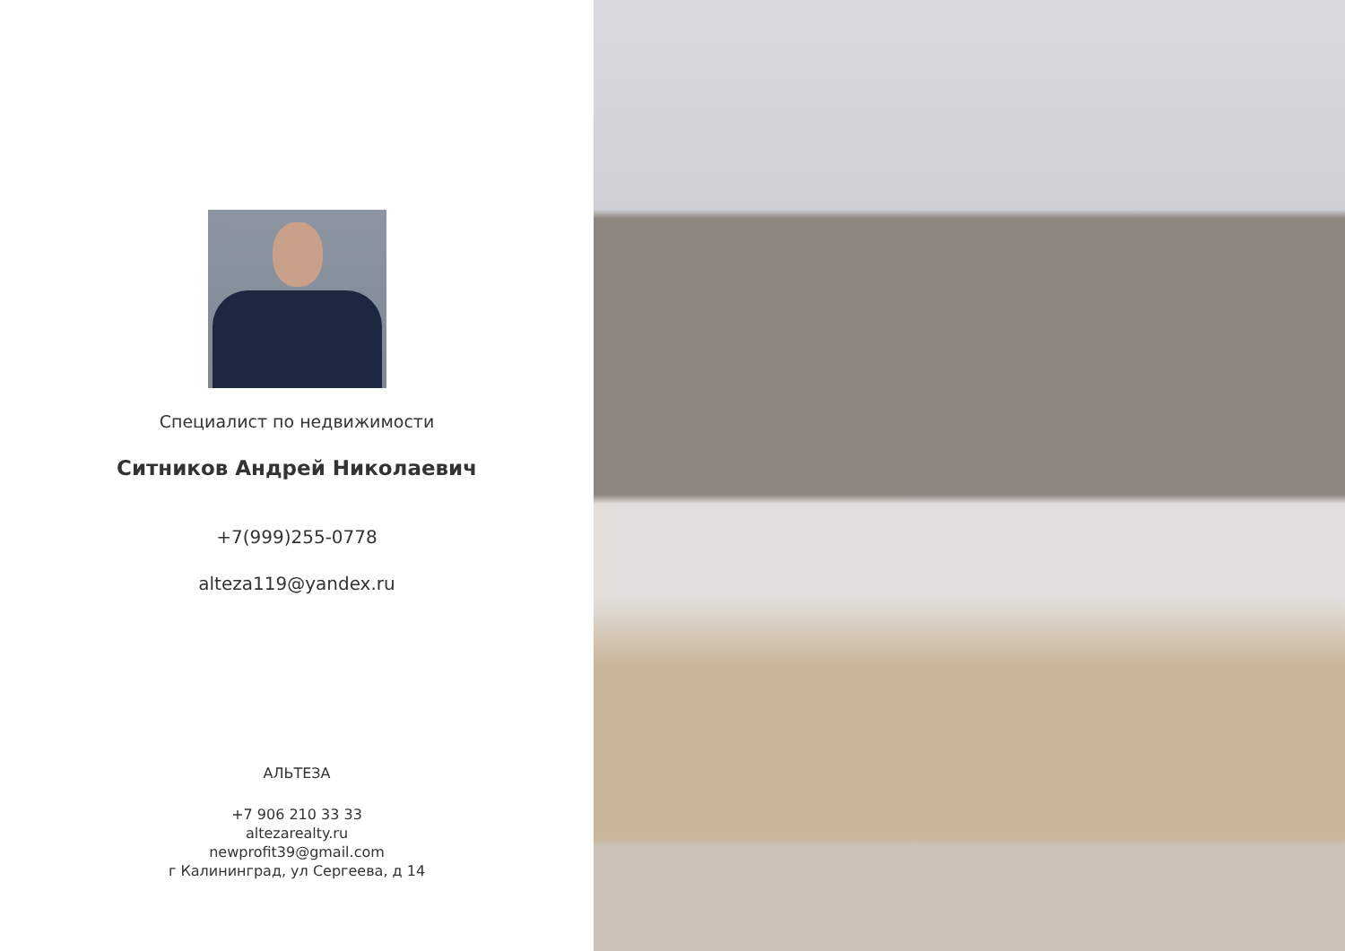Специалист по недвижимости
Ситников Андрей Николаевич
+7(999)255-0778
alteza119@yandex.ru
АЛЬТЕЗА
+7 906 210 33 33
altezarealty.ru
newprofit39@gmail.com
г Калининград, ул Сергеева, д 14